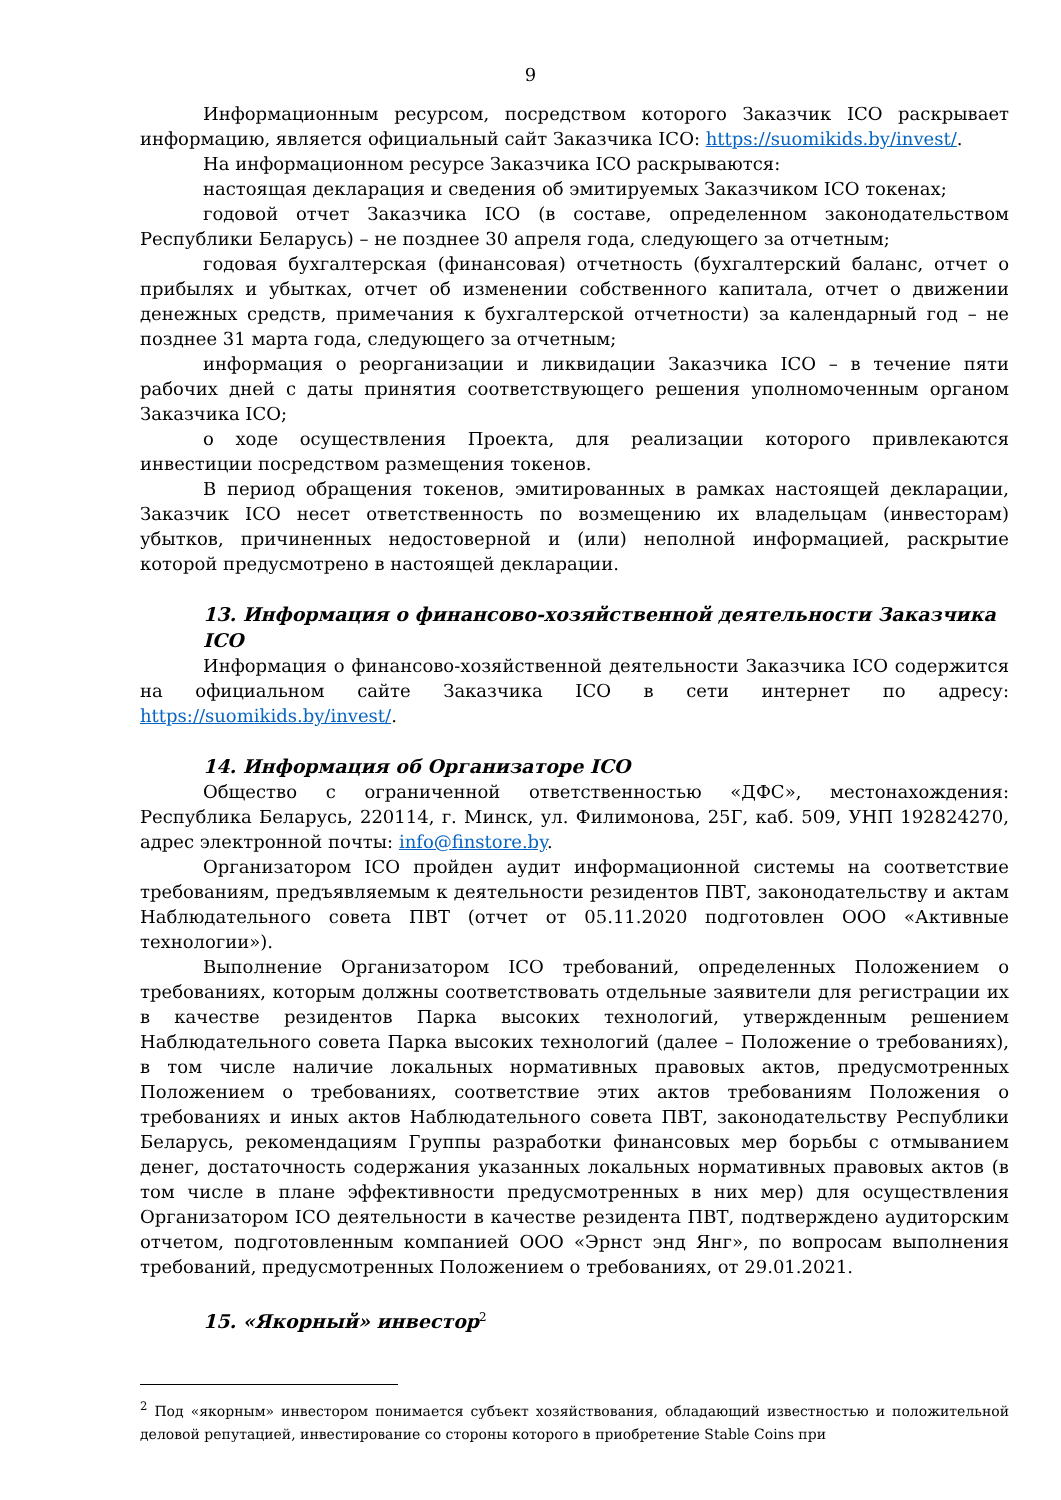9
Информационным ресурсом, посредством которого Заказчик ICO раскрывает информацию, является официальный сайт Заказчика ICO: https://suomikids.by/invest/.
На информационном ресурсе Заказчика ICO раскрываются:
настоящая декларация и сведения об эмитируемых Заказчиком ICO токенах;
годовой отчет Заказчика ICO (в составе, определенном законодательством Республики Беларусь) – не позднее 30 апреля года, следующего за отчетным;
годовая бухгалтерская (финансовая) отчетность (бухгалтерский баланс, отчет о прибылях и убытках, отчет об изменении собственного капитала, отчет о движении денежных средств, примечания к бухгалтерской отчетности) за календарный год – не позднее 31 марта года, следующего за отчетным;
информация о реорганизации и ликвидации Заказчика ICO – в течение пяти рабочих дней с даты принятия соответствующего решения уполномоченным органом Заказчика ICO;
о ходе осуществления Проекта, для реализации которого привлекаются инвестиции посредством размещения токенов.
В период обращения токенов, эмитированных в рамках настоящей декларации, Заказчик ICO несет ответственность по возмещению их владельцам (инвесторам) убытков, причиненных недостоверной и (или) неполной информацией, раскрытие которой предусмотрено в настоящей декларации.
13. Информация о финансово-хозяйственной деятельности Заказчика ICO
Информация о финансово-хозяйственной деятельности Заказчика ICO содержится на официальном сайте Заказчика ICO в сети интернет по адресу: https://suomikids.by/invest/.
14. Информация об Организаторе ICO
Общество с ограниченной ответственностью «ДФС», местонахождения: Республика Беларусь, 220114, г. Минск, ул. Филимонова, 25Г, каб. 509, УНП 192824270, адрес электронной почты: info@finstore.by.
Организатором ICO пройден аудит информационной системы на соответствие требованиям, предъявляемым к деятельности резидентов ПВТ, законодательству и актам Наблюдательного совета ПВТ (отчет от 05.11.2020 подготовлен ООО «Активные технологии»).
Выполнение Организатором ICO требований, определенных Положением о требованиях, которым должны соответствовать отдельные заявители для регистрации их в качестве резидентов Парка высоких технологий, утвержденным решением Наблюдательного совета Парка высоких технологий (далее – Положение о требованиях), в том числе наличие локальных нормативных правовых актов, предусмотренных Положением о требованиях, соответствие этих актов требованиям Положения о требованиях и иных актов Наблюдательного совета ПВТ, законодательству Республики Беларусь, рекомендациям Группы разработки финансовых мер борьбы с отмыванием денег, достаточность содержания указанных локальных нормативных правовых актов (в том числе в плане эффективности предусмотренных в них мер) для осуществления Организатором ICO деятельности в качестве резидента ПВТ, подтверждено аудиторским отчетом, подготовленным компанией ООО «Эрнст энд Янг», по вопросам выполнения требований, предусмотренных Положением о требованиях, от 29.01.2021.
15. «Якорный» инвестор<sup>2</sup>
<sup>2</sup> Под «якорным» инвестором понимается субъект хозяйствования, обладающий известностью и положительной деловой репутацией, инвестирование со стороны которого в приобретение Stable Coins при